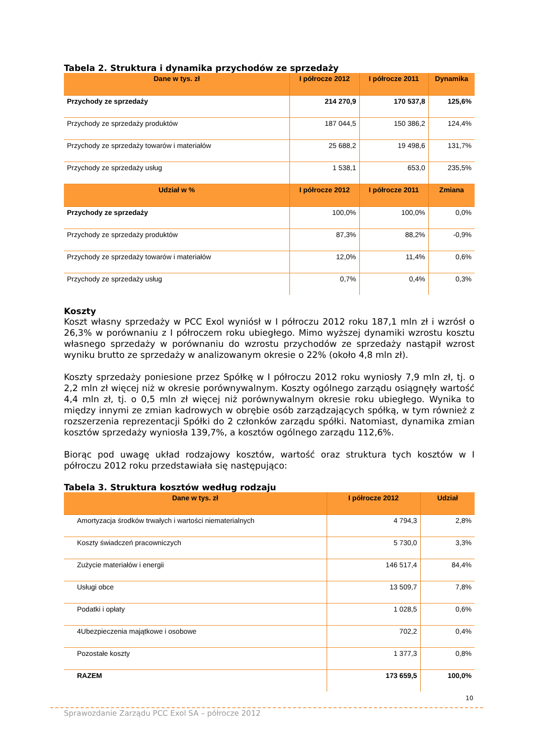Tabela 2. Struktura i dynamika przychodów ze sprzedaży
| Dane w tys. zł | I półrocze 2012 | I półrocze 2011 | Dynamika |
| --- | --- | --- | --- |
| Przychody ze sprzedaży | 214 270,9 | 170 537,8 | 125,6% |
| Przychody ze sprzedaży produktów | 187 044,5 | 150 386,2 | 124,4% |
| Przychody ze sprzedaży towarów i materiałów | 25 688,2 | 19 498,6 | 131,7% |
| Przychody ze sprzedaży usług | 1 538,1 | 653,0 | 235,5% |
| Udział w % | I półrocze 2012 | I półrocze 2011 | Zmiana |
| Przychody ze sprzedaży | 100,0% | 100,0% | 0,0% |
| Przychody ze sprzedaży produktów | 87,3% | 88,2% | -0,9% |
| Przychody ze sprzedaży towarów i materiałów | 12,0% | 11,4% | 0,6% |
| Przychody ze sprzedaży usług | 0,7% | 0,4% | 0,3% |
Koszty
Koszt własny sprzedaży w PCC Exol wyniósł w I półroczu 2012 roku 187,1 mln zł i wzrósł o 26,3% w porównaniu z I półroczem roku ubiegłego. Mimo wyższej dynamiki wzrostu kosztu własnego sprzedaży w porównaniu do wzrostu przychodów ze sprzedaży nastąpił wzrost wyniku brutto ze sprzedaży w analizowanym okresie o 22% (około 4,8 mln zł).
Koszty sprzedaży poniesione przez Spółkę w I półroczu 2012 roku wyniosły 7,9 mln zł, tj. o 2,2 mln zł więcej niż w okresie porównywalnym. Koszty ogólnego zarządu osiągnęły wartość 4,4 mln zł, tj. o 0,5 mln zł więcej niż porównywalnym okresie roku ubiegłego. Wynika to między innymi ze zmian kadrowych w obrębie osób zarządzających spółką, w tym również z rozszerzenia reprezentacji Spółki do 2 członków zarządu spółki. Natomiast, dynamika zmian kosztów sprzedaży wyniosła 139,7%, a kosztów ogólnego zarządu 112,6%.
Biorąc pod uwagę układ rodzajowy kosztów, wartość oraz struktura tych kosztów w I półroczu 2012 roku przedstawiała się następująco:
Tabela 3. Struktura kosztów według rodzaju
| Dane w tys. zł | I półrocze 2012 | Udział |
| --- | --- | --- |
| Amortyzacja środków trwałych i wartości niematerialnych | 4 794,3 | 2,8% |
| Koszty świadczeń pracowniczych | 5 730,0 | 3,3% |
| Zużycie materiałów i energii | 146 517,4 | 84,4% |
| Usługi obce | 13 509,7 | 7,8% |
| Podatki i opłaty | 1 028,5 | 0,6% |
| 4Ubezpieczenia majątkowe i osobowe | 702,2 | 0,4% |
| Pozostałe koszty | 1 377,3 | 0,8% |
| RAZEM | 173 659,5 | 100,0% |
10
Sprawozdanie Zarządu PCC Exol SA – półrocze 2012